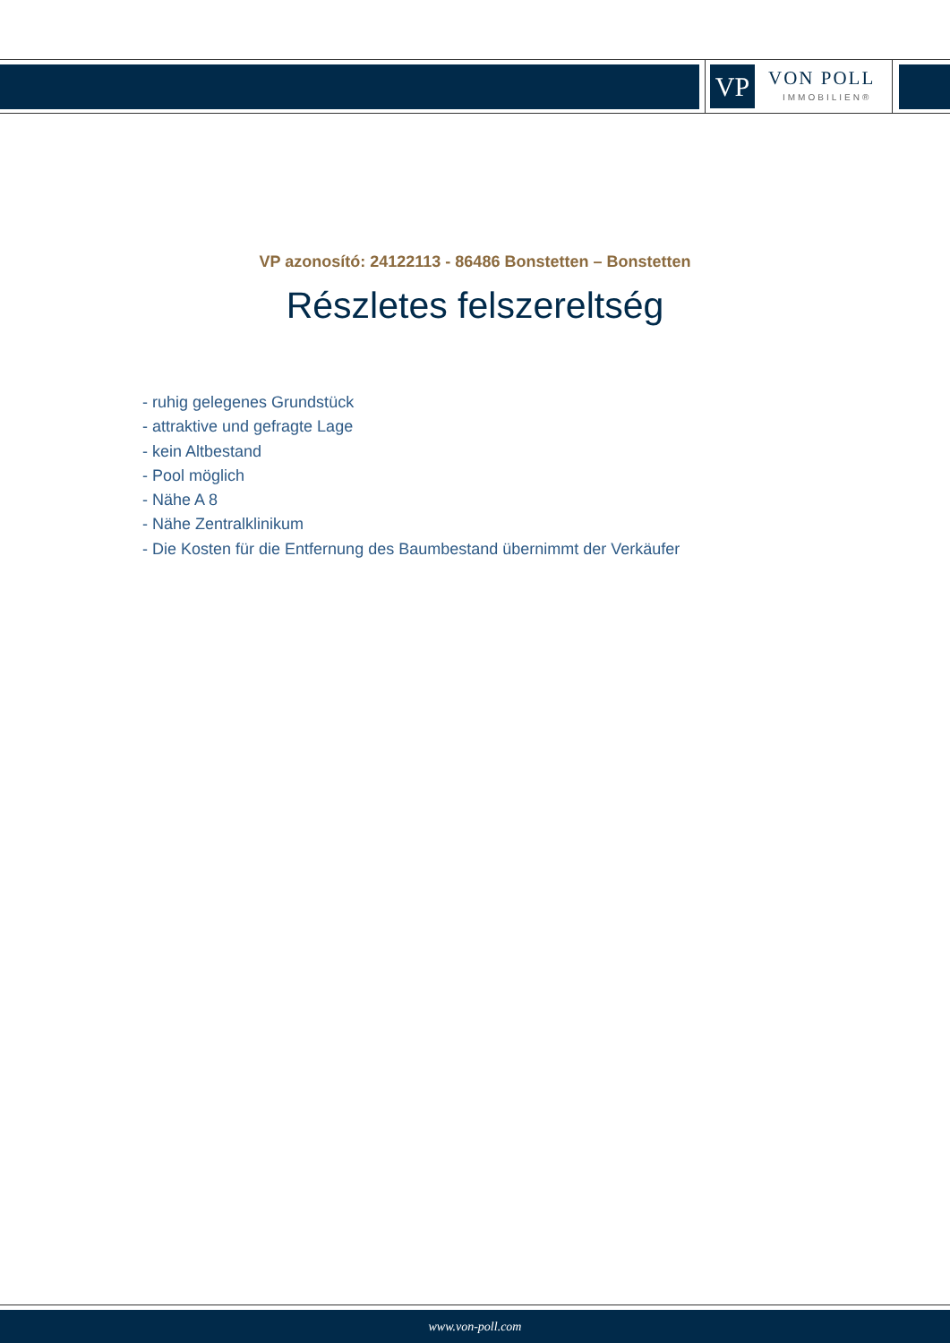VP VON POLL
IMMOBILIEN®
VP azonosító: 24122113 - 86486 Bonstetten – Bonstetten
Részletes felszereltség
- ruhig gelegenes Grundstück
- attraktive und gefragte Lage
- kein Altbestand
- Pool möglich
- Nähe A 8
- Nähe Zentralklinikum
- Die Kosten für die Entfernung des Baumbestand übernimmt der Verkäufer
www.von-poll.com